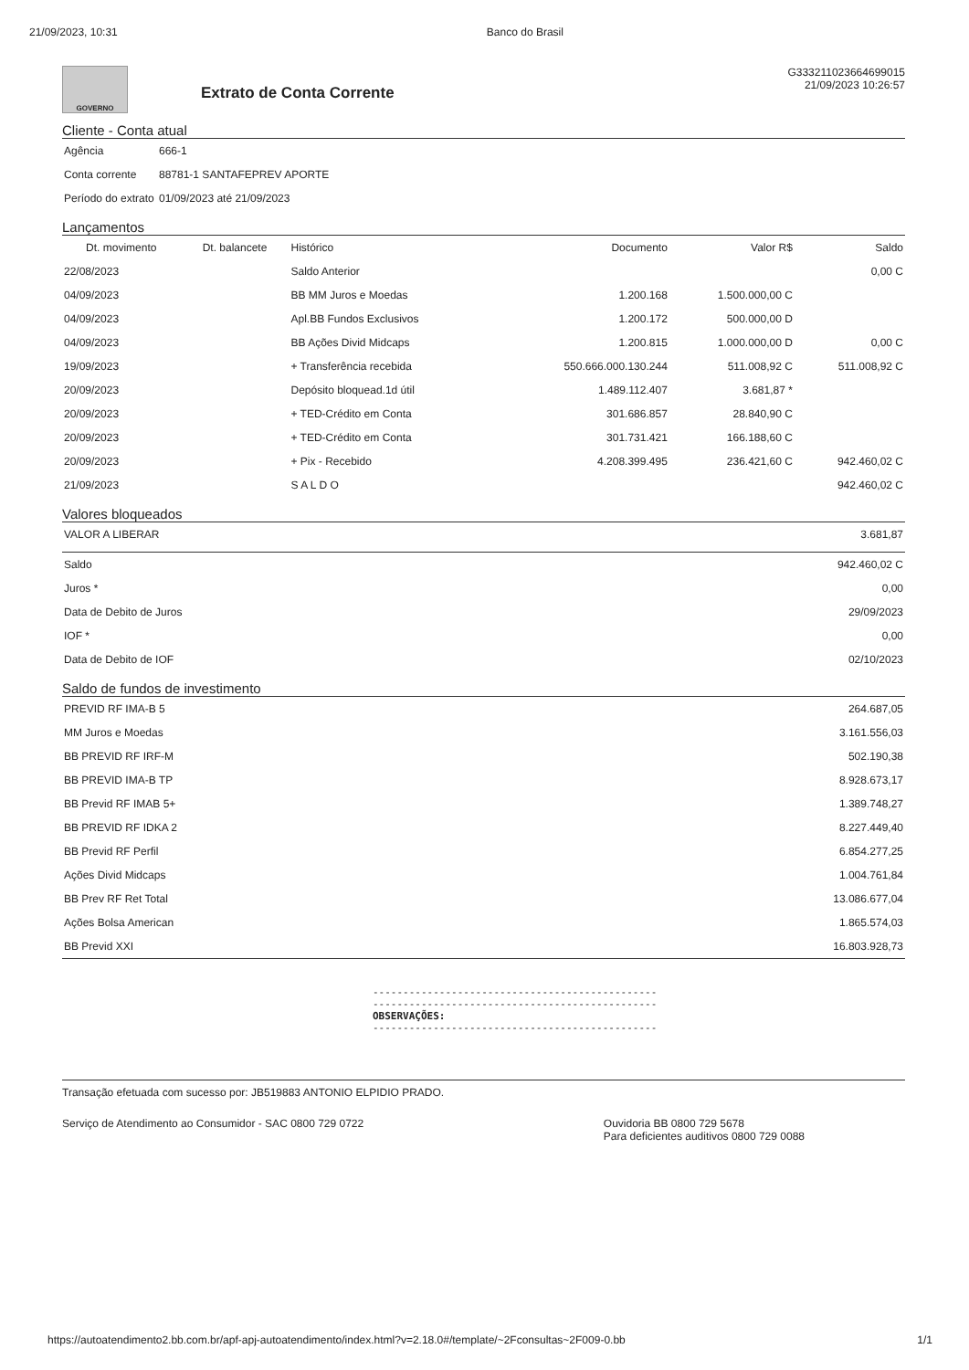21/09/2023, 10:31 Banco do Brasil
GOVERNO
Extrato de Conta Corrente
G333211023664699015
21/09/2023 10:26:57
Cliente - Conta atual
| Agência | 666-1 |
| Conta corrente | 88781-1 SANTAFEPREV APORTE |
| Período do extrato | 01/09/2023 até 21/09/2023 |
Lançamentos
| Dt. movimento | Dt. balancete | Histórico | Documento | Valor R$ | Saldo |
| --- | --- | --- | --- | --- | --- |
| 22/08/2023 | | Saldo Anterior | | | 0,00 C |
| 04/09/2023 | | BB MM Juros e Moedas | 1.200.168 | 1.500.000,00 C | |
| 04/09/2023 | | Apl.BB Fundos Exclusivos | 1.200.172 | 500.000,00 D | |
| 04/09/2023 | | BB Ações Divid Midcaps | 1.200.815 | 1.000.000,00 D | 0,00 C |
| 19/09/2023 | | + Transferência recebida | 550.666.000.130.244 | 511.008,92 C | 511.008,92 C |
| 20/09/2023 | | Depósito bloquead.1d útil | 1.489.112.407 | 3.681,87 * | |
| 20/09/2023 | | + TED-Crédito em Conta | 301.686.857 | 28.840,90 C | |
| 20/09/2023 | | + TED-Crédito em Conta | 301.731.421 | 166.188,60 C | |
| 20/09/2023 | | + Pix - Recebido | 4.208.399.495 | 236.421,60 C | 942.460,02 C |
| 21/09/2023 | | S A L D O | | | 942.460,02 C |
Valores bloqueados
| VALOR A LIBERAR | 3.681,87 |
| Saldo | 942.460,02 C |
| Juros * | 0,00 |
| Data de Debito de Juros | 29/09/2023 |
| IOF * | 0,00 |
| Data de Debito de IOF | 02/10/2023 |
Saldo de fundos de investimento
| PREVID RF IMA-B 5 | 264.687,05 |
| MM Juros e Moedas | 3.161.556,03 |
| BB PREVID RF IRF-M | 502.190,38 |
| BB PREVID IMA-B TP | 8.928.673,17 |
| BB Previd RF IMAB 5+ | 1.389.748,27 |
| BB PREVID RF IDKA 2 | 8.227.449,40 |
| BB Previd RF Perfil | 6.854.277,25 |
| Ações Divid Midcaps | 1.004.761,84 |
| BB Prev RF Ret Total | 13.086.677,04 |
| Ações Bolsa American | 1.865.574,03 |
| BB Previd XXI | 16.803.928,73 |
-----------------------------------------------
-----------------------------------------------
OBSERVAÇÕES:
-----------------------------------------------
Transação efetuada com sucesso por: JB519883 ANTONIO ELPIDIO PRADO.
Serviço de Atendimento ao Consumidor - SAC 0800 729 0722 Ouvidoria BB 0800 729 5678
Para deficientes auditivos 0800 729 0088
https://autoatendimento2.bb.com.br/apf-apj-autoatendimento/index.html?v=2.18.0#/template/~2Fconsultas~2F009-0.bb 1/1